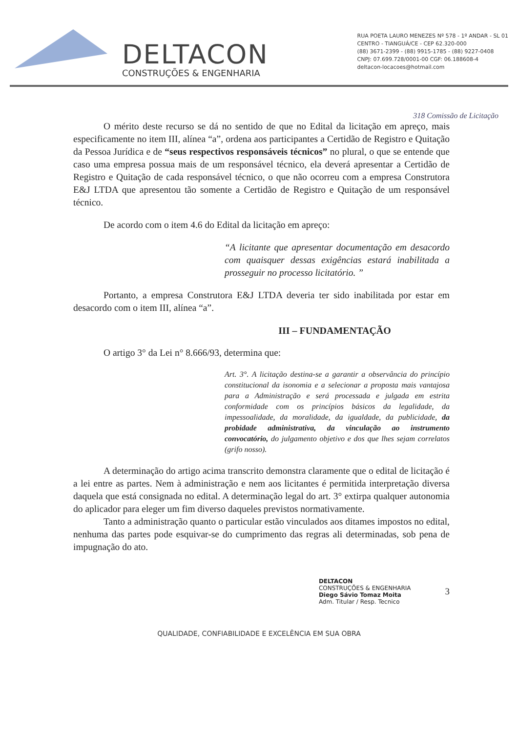DELTACON
CONSTRUÇÕES & ENGENHARIA
RUA POETA LAURO MENEZES Nº 578 - 1º ANDAR - SL 01
CENTRO - TIANGUÁ/CE - CEP 62.320-000
(88) 3671-2399 - (88) 9915-1785 - (88) 9227-0408
CNPJ: 07.699.728/0001-00 CGF: 06.188608-4
deltacon-locacoes@hotmail.com
318 Comissão de Licitação
O mérito deste recurso se dá no sentido de que no Edital da licitação em apreço, mais especificamente no item III, alínea “a”, ordena aos participantes a Certidão de Registro e Quitação da Pessoa Jurídica e de “seus respectivos responsáveis técnicos” no plural, o que se entende que caso uma empresa possua mais de um responsável técnico, ela deverá apresentar a Certidão de Registro e Quitação de cada responsável técnico, o que não ocorreu com a empresa Construtora E&J LTDA que apresentou tão somente a Certidão de Registro e Quitação de um responsável técnico.
De acordo com o item 4.6 do Edital da licitação em apreço:
“A licitante que apresentar documentação em desacordo com quaisquer dessas exigências estará inabilitada a prosseguir no processo licitatório. ”
Portanto, a empresa Construtora E&J LTDA deveria ter sido inabilitada por estar em desacordo com o item III, alínea “a”.
III – FUNDAMENTAÇÃO
O artigo 3° da Lei n° 8.666/93, determina que:
Art. 3°. A licitação destina-se a garantir a observância do princípio constitucional da isonomia e a selecionar a proposta mais vantajosa para a Administração e será processada e julgada em estrita conformidade com os princípios básicos da legalidade, da impessoalidade, da moralidade, da igualdade, da publicidade, da probidade administrativa, da vinculação ao instrumento convocatório, do julgamento objetivo e dos que lhes sejam correlatos (grifo nosso).
A determinação do artigo acima transcrito demonstra claramente que o edital de licitação é a lei entre as partes. Nem à administração e nem aos licitantes é permitida interpretação diversa daquela que está consignada no edital. A determinação legal do art. 3° extirpa qualquer autonomia do aplicador para eleger um fim diverso daqueles previstos normativamente.
Tanto a administração quanto o particular estão vinculados aos ditames impostos no edital, nenhuma das partes pode esquivar-se do cumprimento das regras ali determinadas, sob pena de impugnação do ato.
DELTACON
CONSTRUÇÕES & ENGENHARIA
Diego Sávio Tomaz Moita
Adm. Titular / Resp. Tecnico
3
QUALIDADE, CONFIABILIDADE E EXCELÊNCIA EM SUA OBRA